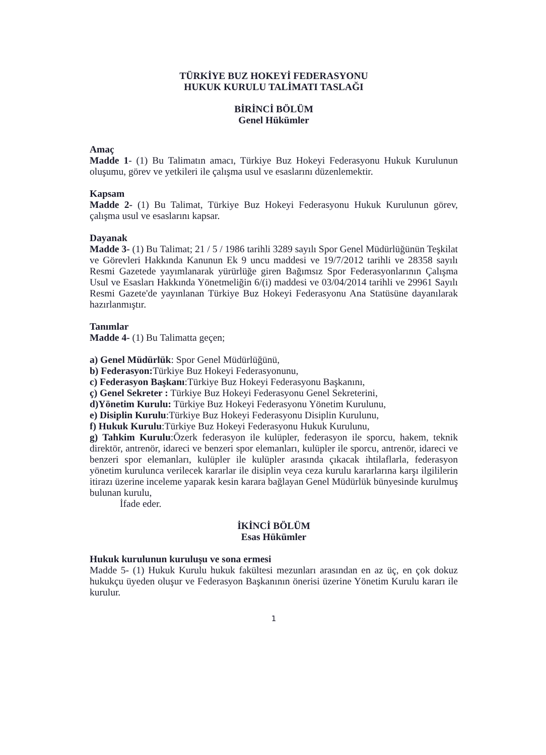TÜRKİYE BUZ HOKEYİ FEDERASYONU
HUKUK KURULU TALİMATI TASLAĞI
BİRİNCİ BÖLÜM
Genel Hükümler
Amaç
Madde 1- (1) Bu Talimatın amacı, Türkiye Buz Hokeyi Federasyonu Hukuk Kurulunun oluşumu, görev ve yetkileri ile çalışma usul ve esaslarını düzenlemektir.
Kapsam
Madde 2- (1) Bu Talimat, Türkiye Buz Hokeyi Federasyonu Hukuk Kurulunun görev, çalışma usul ve esaslarını kapsar.
Dayanak
Madde 3- (1) Bu Talimat; 21 / 5 / 1986 tarihli 3289 sayılı Spor Genel Müdürlüğünün Teşkilat ve Görevleri Hakkında Kanunun Ek 9 uncu maddesi ve 19/7/2012 tarihli ve 28358 sayılı Resmi Gazetede yayımlanarak yürürlüğe giren Bağımsız Spor Federasyonlarının Çalışma Usul ve Esasları Hakkında Yönetmeliğin 6/(i) maddesi ve 03/04/2014 tarihli ve 29961 Sayılı Resmi Gazete'de yayınlanan Türkiye Buz Hokeyi Federasyonu Ana Statüsüne dayanılarak hazırlanmıştır.
Tanımlar
Madde 4- (1) Bu Talimatta geçen;
a) Genel Müdürlük: Spor Genel Müdürlüğünü,
b) Federasyon: Türkiye Buz Hokeyi Federasyonunu,
c) Federasyon Başkanı:Türkiye Buz Hokeyi Federasyonu Başkanını,
ç) Genel Sekreter : Türkiye Buz Hokeyi Federasyonu Genel Sekreterini,
d)Yönetim Kurulu: Türkiye Buz Hokeyi Federasyonu Yönetim Kurulunu,
e) Disiplin Kurulu:Türkiye Buz Hokeyi Federasyonu Disiplin Kurulunu,
f) Hukuk Kurulu:Türkiye Buz Hokeyi Federasyonu Hukuk Kurulunu,
g) Tahkim Kurulu:Özerk federasyon ile kulüpler, federasyon ile sporcu, hakem, teknik direktör, antrenör, idareci ve benzeri spor elemanları, kulüpler ile sporcu, antrenör, idareci ve benzeri spor elemanları, kulüpler ile kulüpler arasında çıkacak ihtilaflarla, federasyon yönetim kurulunca verilecek kararlar ile disiplin veya ceza kurulu kararlarına karşı ilgililerin itirazı üzerine inceleme yaparak kesin karara bağlayan Genel Müdürlük bünyesinde kurulmuş bulunan kurulu,
İfade eder.
İKİNCİ BÖLÜM
Esas Hükümler
Hukuk kurulunun kuruluşu ve sona ermesi
Madde 5- (1) Hukuk Kurulu hukuk fakültesi mezunları arasından en az üç, en çok dokuz hukukçu üyeden oluşur ve Federasyon Başkanının önerisi üzerine Yönetim Kurulu kararı ile kurulur.
1